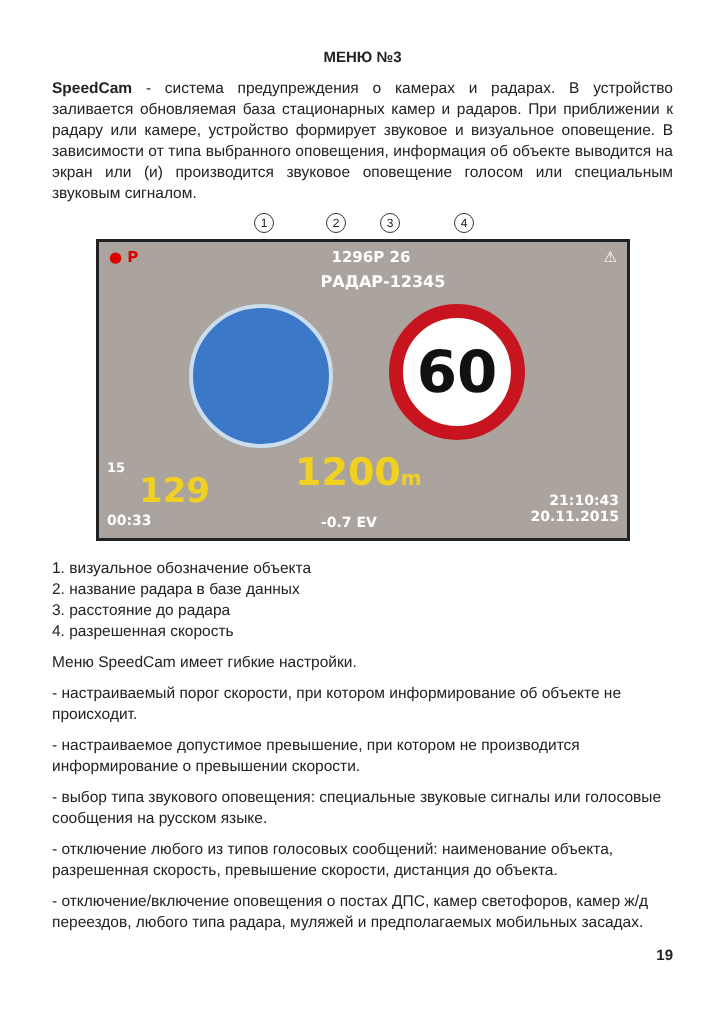МЕНЮ №3
SpeedCam - система предупреждения о камерах и радарах. В устройство заливается обновляемая база стационарных камер и радаров. При приближении к радару или камере, устройство формирует звуковое и визуальное оповещение. В зависимости от типа выбранного оповещения, информация об объекте выводится на экран или (и) производится звуковое оповещение голосом или специальным звуковым сигналом.
1 2 3 4
● P 1296P 26 ⚠
РАДАР-12345
60
1200m
15
129
00:33 -0.7 EV
21:10:43
20.11.2015
1. визуальное обозначение объекта
2. название радара в базе данных
3. расстояние до радара
4. разрешенная скорость
Меню SpeedCam имеет гибкие настройки.
- настраиваемый порог скорости, при котором информирование об объекте не происходит.
- настраиваемое допустимое превышение, при котором не производится информирование о превышении скорости.
- выбор типа звукового оповещения: специальные звуковые сигналы или голосовые сообщения на русском языке.
- отключение любого из типов голосовых сообщений: наименование объекта, разрешенная скорость, превышение скорости, дистанция до объекта.
- отключение/включение оповещения о постах ДПС, камер светофоров, камер ж/д переездов, любого типа радара, муляжей и предполагаемых мобильных засадах.
19